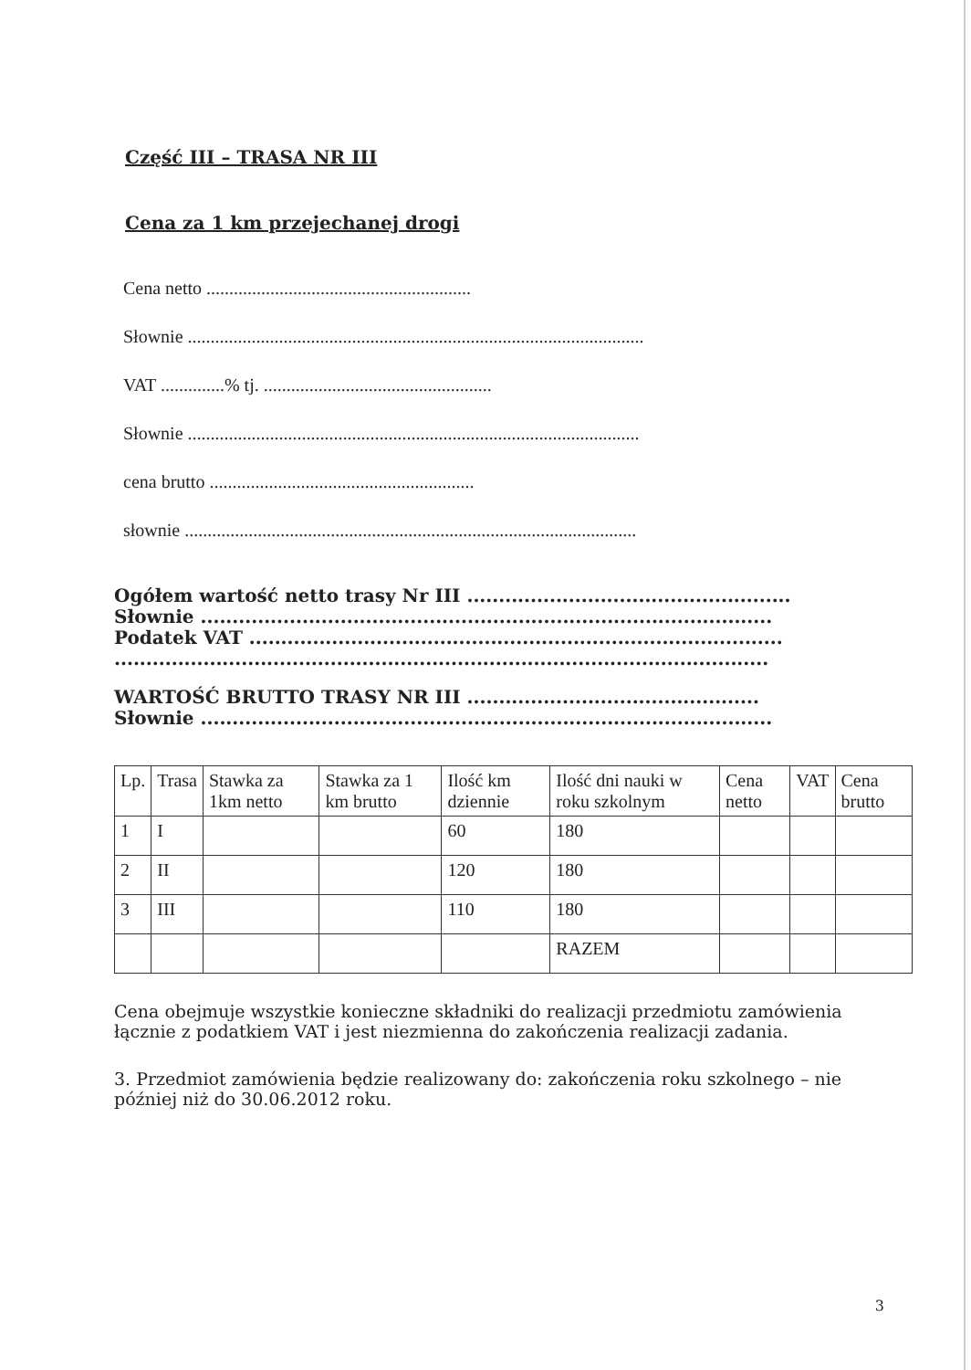Część III – TRASA NR III
Cena za 1 km przejechanej drogi
Cena netto ..........................................................
Słownie ....................................................................................................
VAT ..............% tj. ..................................................
Słownie ...................................................................................................
cena brutto ..........................................................
słownie ...................................................................................................
Ogółem wartość netto trasy Nr III ...................................................
Słownie ..........................................................................................
Podatek VAT ....................................................................................
.......................................................................................................
WARTOŚĆ BRUTTO TRASY NR III ..............................................
Słownie ..........................................................................................
| Lp. | Trasa | Stawka za 1km netto | Stawka za 1 km brutto | Ilość km dziennie | Ilość dni nauki w roku szkolnym | Cena netto | VAT | Cena brutto |
| 1 | I | | | 60 | 180 | | | |
| 2 | II | | | 120 | 180 | | | |
| 3 | III | | | 110 | 180 | | | |
| | | | | | RAZEM | | | |
Cena obejmuje wszystkie konieczne składniki do realizacji przedmiotu zamówienia łącznie z podatkiem VAT i jest niezmienna do zakończenia realizacji zadania.
3. Przedmiot zamówienia będzie realizowany do: zakończenia roku szkolnego – nie później niż do 30.06.2012 roku.
3